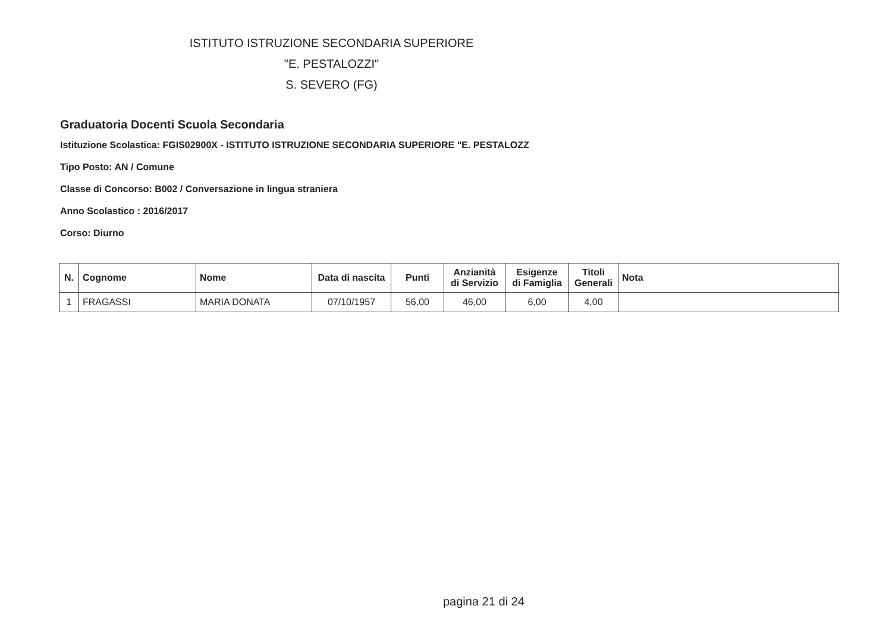ISTITUTO ISTRUZIONE SECONDARIA SUPERIORE
"E. PESTALOZZI"
S. SEVERO (FG)
Graduatoria Docenti Scuola Secondaria
Istituzione Scolastica: FGIS02900X - ISTITUTO ISTRUZIONE SECONDARIA SUPERIORE "E. PESTALOZZ
Tipo Posto: AN / Comune
Classe di Concorso: B002 / Conversazione in lingua straniera
Anno Scolastico : 2016/2017
Corso: Diurno
| N. | Cognome | Nome | Data di nascita | Punti | Anzianità di Servizio | Esigenze di Famiglia | Titoli Generali | Nota |
| --- | --- | --- | --- | --- | --- | --- | --- | --- |
| 1 | FRAGASSI | MARIA DONATA | 07/10/1957 | 56,00 | 46,00 | 6,00 | 4,00 | |
pagina 21 di 24